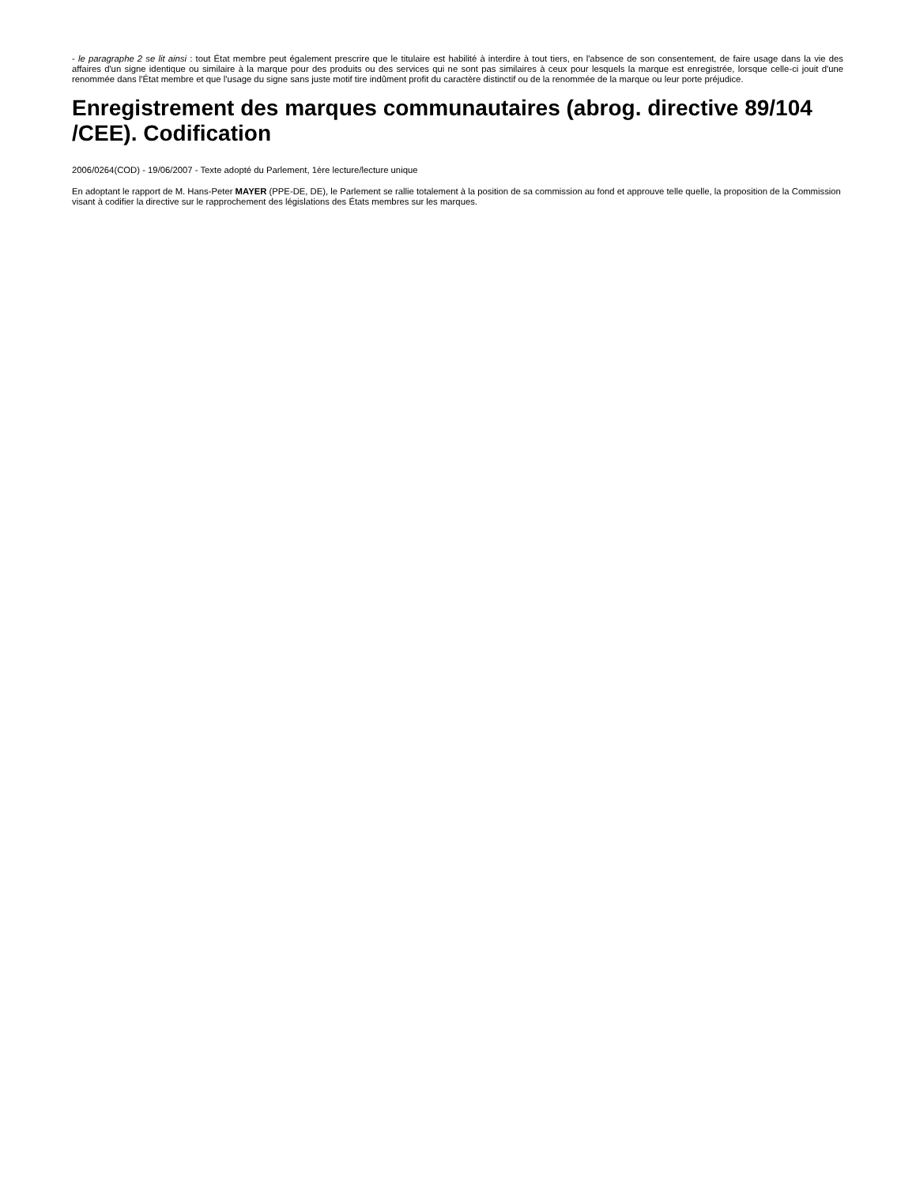- le paragraphe 2 se lit ainsi : tout État membre peut également prescrire que le titulaire est habilité à interdire à tout tiers, en l'absence de son consentement, de faire usage dans la vie des affaires d'un signe identique ou similaire à la marque pour des produits ou des services qui ne sont pas similaires à ceux pour lesquels la marque est enregistrée, lorsque celle-ci jouit d'une renommée dans l'État membre et que l'usage du signe sans juste motif tire indûment profit du caractère distinctif ou de la renommée de la marque ou leur porte préjudice.
Enregistrement des marques communautaires (abrog. directive 89/104 /CEE). Codification
2006/0264(COD) - 19/06/2007 - Texte adopté du Parlement, 1ère lecture/lecture unique
En adoptant le rapport de M. Hans-Peter MAYER (PPE-DE, DE), le Parlement se rallie totalement à la position de sa commission au fond et approuve telle quelle, la proposition de la Commission visant à codifier la directive sur le rapprochement des législations des États membres sur les marques.